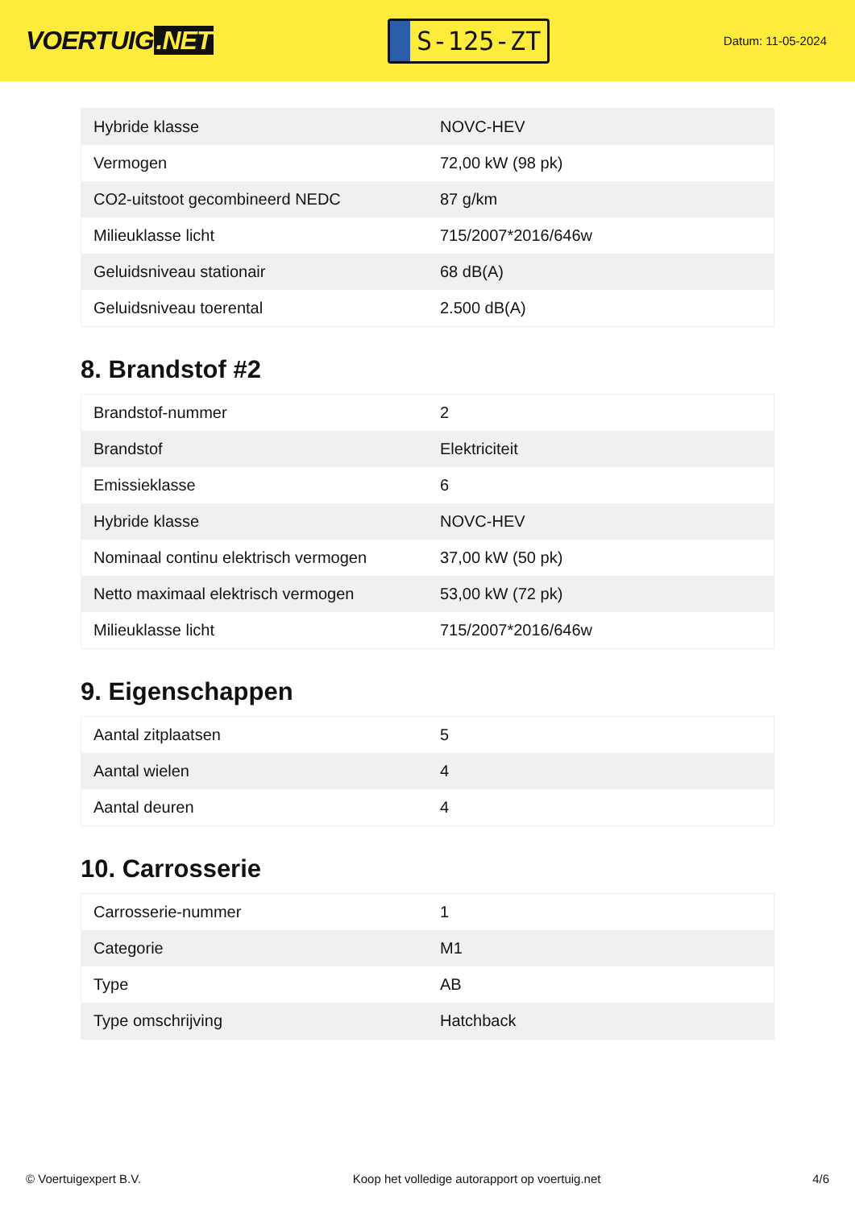VOERTUIG.NET
S-125-ZT
Datum: 11-05-2024
| Hybride klasse | NOVC-HEV |
| Vermogen | 72,00 kW (98 pk) |
| CO2-uitstoot gecombineerd NEDC | 87 g/km |
| Milieuklasse licht | 715/2007*2016/646w |
| Geluidsniveau stationair | 68 dB(A) |
| Geluidsniveau toerental | 2.500 dB(A) |
8. Brandstof #2
| Brandstof-nummer | 2 |
| Brandstof | Elektriciteit |
| Emissieklasse | 6 |
| Hybride klasse | NOVC-HEV |
| Nominaal continu elektrisch vermogen | 37,00 kW (50 pk) |
| Netto maximaal elektrisch vermogen | 53,00 kW (72 pk) |
| Milieuklasse licht | 715/2007*2016/646w |
9. Eigenschappen
| Aantal zitplaatsen | 5 |
| Aantal wielen | 4 |
| Aantal deuren | 4 |
10. Carrosserie
| Carrosserie-nummer | 1 |
| Categorie | M1 |
| Type | AB |
| Type omschrijving | Hatchback |
© Voertuigexpert B.V. Koop het volledige autorapport op voertuig.net 4/6